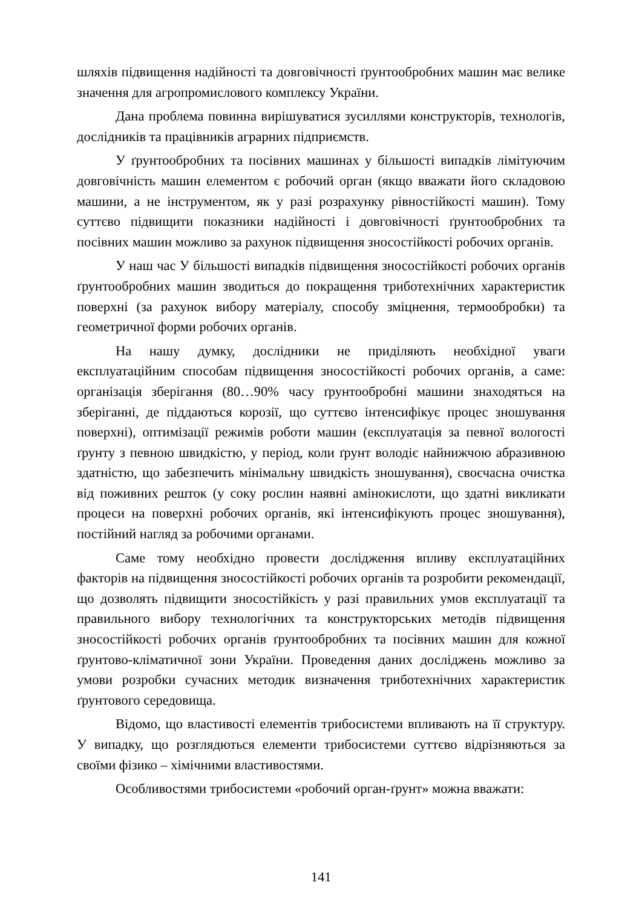шляхів підвищення надійності та довговічності ґрунтообробних машин має велике значення для агропромислового комплексу України.
Дана проблема повинна вирішуватися зусиллями конструкторів, технологів, дослідників та працівників аграрних підприємств.
У ґрунтообробних та посівних машинах у більшості випадків лімітуючим довговічність машин елементом є робочий орган (якщо вважати його складовою машини, а не інструментом, як у разі розрахунку рівностійкості машин). Тому суттєво підвищити показники надійності і довговічності ґрунтообробних та посівних машин можливо за рахунок підвищення зносостійкості робочих органів.
У наш час У більшості випадків підвищення зносостійкості робочих органів ґрунтообробних машин зводиться до покращення триботехнічних характеристик поверхні (за рахунок вибору матеріалу, способу зміцнення, термообробки) та геометричної форми робочих органів.
На нашу думку, дослідники не приділяють необхідної уваги експлуатаційним способам підвищення зносостійкості робочих органів, а саме: організація зберігання (80…90% часу ґрунтообробні машини знаходяться на зберіганні, де піддаються корозії, що суттєво інтенсифікує процес зношування поверхні), оптимізації режимів роботи машин (експлуатація за певної вологості ґрунту з певною швидкістю, у період, коли ґрунт володіє найнижчою абразивною здатністю, що забезпечить мінімальну швидкість зношування), своєчасна очистка від поживних решток (у соку рослин наявні амінокислоти, що здатні викликати процеси на поверхні робочих органів, які інтенсифікують процес зношування), постійний нагляд за робочими органами.
Саме тому необхідно провести дослідження впливу експлуатаційних факторів на підвищення зносостійкості робочих органів та розробити рекомендації, що дозволять підвищити зносостійкість у разі правильних умов експлуатації та правильного вибору технологічних та конструкторських методів підвищення зносостійкості робочих органів ґрунтообробних та посівних машин для кожної ґрунтово-кліматичної зони України. Проведення даних досліджень можливо за умови розробки сучасних методик визначення триботехнічних характеристик ґрунтового середовища.
Відомо, що властивості елементів трибосистеми впливають на її структуру. У випадку, що розглядються елементи трибосистеми суттєво відрізняються за своїми фізико – хімічними властивостями.
Особливостями трибосистеми «робочий орган-ґрунт» можна вважати:
141